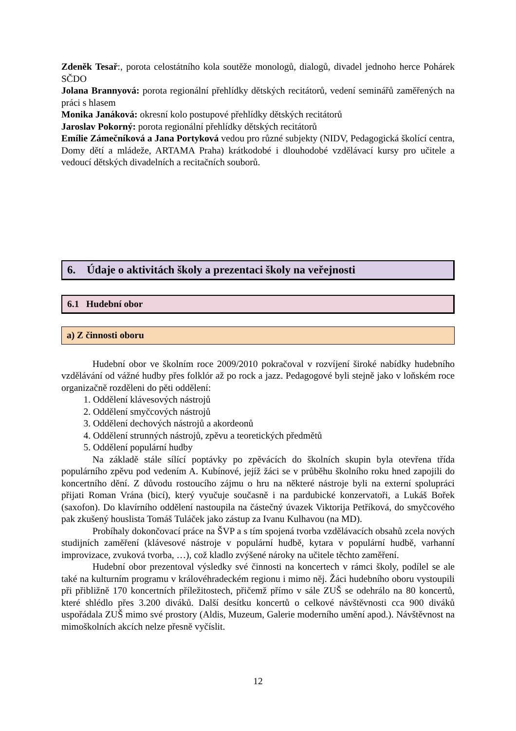Zdeněk Tesař:, porota celostátního kola soutěže monologů, dialogů, divadel jednoho herce Pohárek SČDO
Jolana Brannyová: porota regionální přehlídky dětských recitátorů, vedení seminářů zaměřených na práci s hlasem
Monika Janáková: okresní kolo postupové přehlídky dětských recitátorů
Jaroslav Pokorný: porota regionální přehlídky dětských recitátorů
Emílie Zámečníková a Jana Portyková vedou pro různé subjekty (NIDV, Pedagogická školící centra, Domy dětí a mládeže, ARTAMA Praha) krátkodobé i dlouhodobé vzdělávací kursy pro učitele a vedoucí dětských divadelních a recitačních souborů.
6. Údaje o aktivitách školy a prezentaci školy na veřejnosti
6.1 Hudební obor
a) Z činnosti oboru
Hudební obor ve školním roce 2009/2010 pokračoval v rozvíjení široké nabídky hudebního vzdělávání od vážné hudby přes folklór až po rock a jazz. Pedagogové byli stejně jako v loňském roce organizačně rozděleni do pěti oddělení:
1. Oddělení klávesových nástrojů
2. Oddělení smyčcových nástrojů
3. Oddělení dechových nástrojů a akordeonů
4. Oddělení strunných nástrojů, zpěvu a teoretických předmětů
5. Oddělení populární hudby
Na základě stále sílící poptávky po zpěvácích do školních skupin byla otevřena třída populárního zpěvu pod vedením A. Kubínové, jejíž žáci se v průběhu školního roku hned zapojili do koncertního dění. Z důvodu rostoucího zájmu o hru na některé nástroje byli na externí spolupráci přijati Roman Vrána (bicí), který vyučuje současně i na pardubické konzervatoři, a Lukáš Bořek (saxofon). Do klavírního oddělení nastoupila na částečný úvazek Viktorija Petříková, do smyčcového pak zkušený houslista Tomáš Tuláček jako zástup za Ivanu Kulhavou (na MD).
Probíhaly dokončovací práce na ŠVP a s tím spojená tvorba vzdělávacích obsahů zcela nových studijních zaměření (klávesové nástroje v populární hudbě, kytara v populární hudbě, varhanní improvizace, zvuková tvorba, …), což kladlo zvýšené nároky na učitele těchto zaměření.
Hudební obor prezentoval výsledky své činnosti na koncertech v rámci školy, podílel se ale také na kulturním programu v královéhradeckém regionu i mimo něj. Žáci hudebního oboru vystoupili při přibližně 170 koncertních příležitostech, přičemž přímo v sále ZUŠ se odehrálo na 80 koncertů, které shlédlo přes 3.200 diváků. Další desítku koncertů o celkové návštěvnosti cca 900 diváků uspořádala ZUŠ mimo své prostory (Aldis, Muzeum, Galerie moderního umění apod.). Návštěvnost na mimoškolních akcích nelze přesně vyčíslit.
12